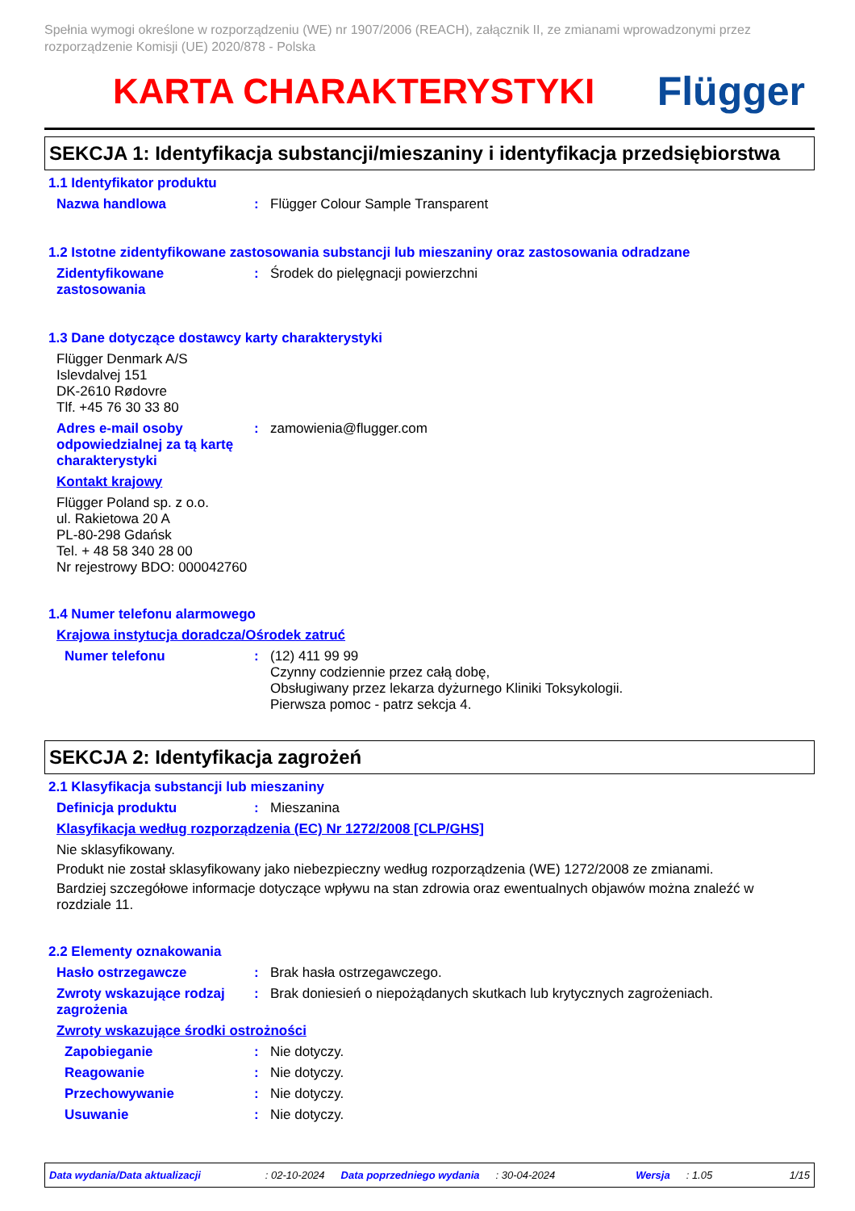Spełnia wymogi określone w rozporządzeniu (WE) nr 1907/2006 (REACH), załącznik II, ze zmianami wprowadzonymi przez rozporządzenie Komisji (UE) 2020/878 - Polska
KARTA CHARAKTERYSTYKI Flügger
SEKCJA 1: Identyfikacja substancji/mieszaniny i identyfikacja przedsiębiorstwa
1.1 Identyfikator produktu
Nazwa handlowa : Flügger Colour Sample Transparent
1.2 Istotne zidentyfikowane zastosowania substancji lub mieszaniny oraz zastosowania odradzane
Zidentyfikowane zastosowania
: Środek do pielęgnacji powierzchni
1.3 Dane dotyczące dostawcy karty charakterystyki
Flügger Denmark A/S
Islevdalvej 151
DK-2610 Rødovre
Tlf. +45 76 30 33 80
Adres e-mail osoby odpowiedzialnej za tą kartę charakterystyki
: zamowienia@flugger.com
Kontakt krajowy
Flügger Poland sp. z o.o.
ul. Rakietowa 20 A
PL-80-298 Gdańsk
Tel. + 48 58 340 28 00
Nr rejestrowy BDO: 000042760
1.4 Numer telefonu alarmowego
Krajowa instytucja doradcza/Ośrodek zatruć
Numer telefonu : (12) 411 99 99
Czynny codziennie przez całą dobę,
Obsługiwany przez lekarza dyżurnego Kliniki Toksykologii.
Pierwsza pomoc - patrz sekcja 4.
SEKCJA 2: Identyfikacja zagrożeń
2.1 Klasyfikacja substancji lub mieszaniny
Definicja produktu : Mieszanina
Klasyfikacja według rozporządzenia (EC) Nr 1272/2008 [CLP/GHS]
Nie sklasyfikowany.
Produkt nie został sklasyfikowany jako niebezpieczny według rozporządzenia (WE) 1272/2008 ze zmianami.
Bardziej szczegółowe informacje dotyczące wpływu na stan zdrowia oraz ewentualnych objawów można znaleźć w rozdziale 11.
2.2 Elementy oznakowania
Hasło ostrzegawcze : Brak hasła ostrzegawczego.
Zwroty wskazujące rodzaj zagrożenia
: Brak doniesień o niepożądanych skutkach lub krytycznych zagrożeniach.
Zwroty wskazujące środki ostrożności
Zapobieganie : Nie dotyczy.
Reagowanie : Nie dotyczy.
Przechowywanie : Nie dotyczy.
Usuwanie : Nie dotyczy.
Data wydania/Data aktualizacji : 02-10-2024 Data poprzedniego wydania : 30-04-2024 Wersja : 1.05 1/15